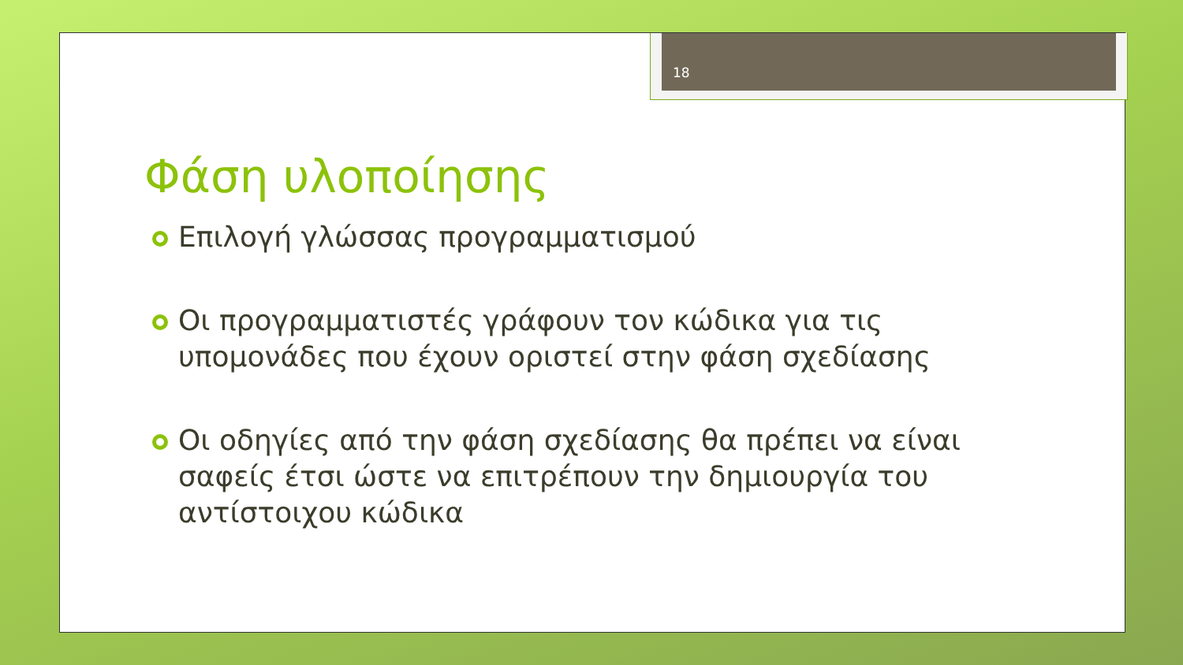18
Φάση υλοποίησης
Επιλογή γλώσσας προγραμματισμού
Οι προγραμματιστές γράφουν τον κώδικα για τις υπομονάδες που έχουν οριστεί στην φάση σχεδίασης
Οι οδηγίες από την φάση σχεδίασης θα πρέπει να είναι σαφείς έτσι ώστε να επιτρέπουν την δημιουργία του αντίστοιχου κώδικα